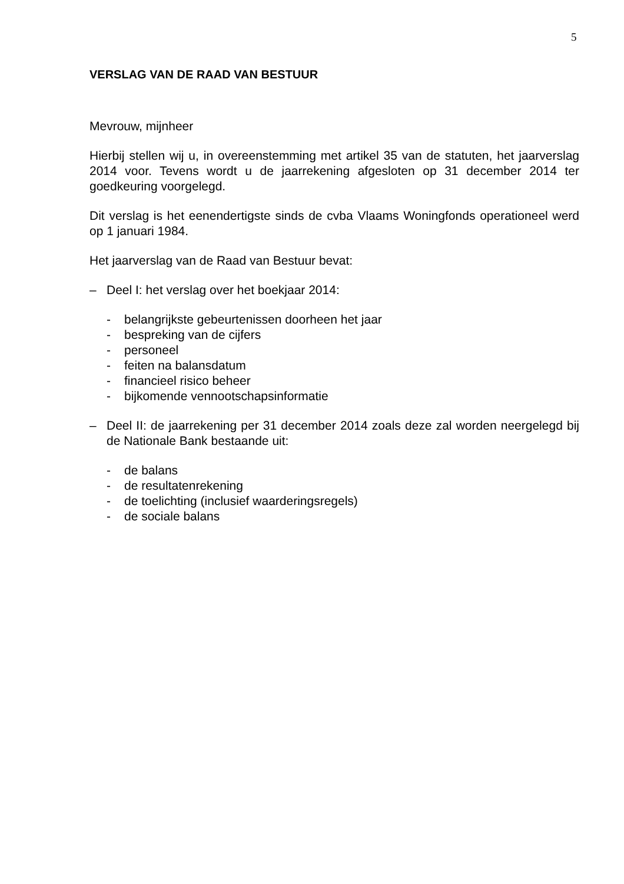5
VERSLAG VAN DE RAAD VAN BESTUUR
Mevrouw, mijnheer
Hierbij stellen wij u, in overeenstemming met artikel 35 van de statuten, het jaarverslag 2014 voor. Tevens wordt u de jaarrekening afgesloten op 31 december 2014 ter goedkeuring voorgelegd.
Dit verslag is het eenendertigste sinds de cvba Vlaams Woningfonds operationeel werd op 1 januari 1984.
Het jaarverslag van de Raad van Bestuur bevat:
– Deel I: het verslag over het boekjaar 2014:
- belangrijkste gebeurtenissen doorheen het jaar
- bespreking van de cijfers
- personeel
- feiten na balansdatum
- financieel risico beheer
- bijkomende vennootschapsinformatie
– Deel II: de jaarrekening per 31 december 2014 zoals deze zal worden neergelegd bij de Nationale Bank bestaande uit:
- de balans
- de resultatenrekening
- de toelichting (inclusief waarderingsregels)
- de sociale balans